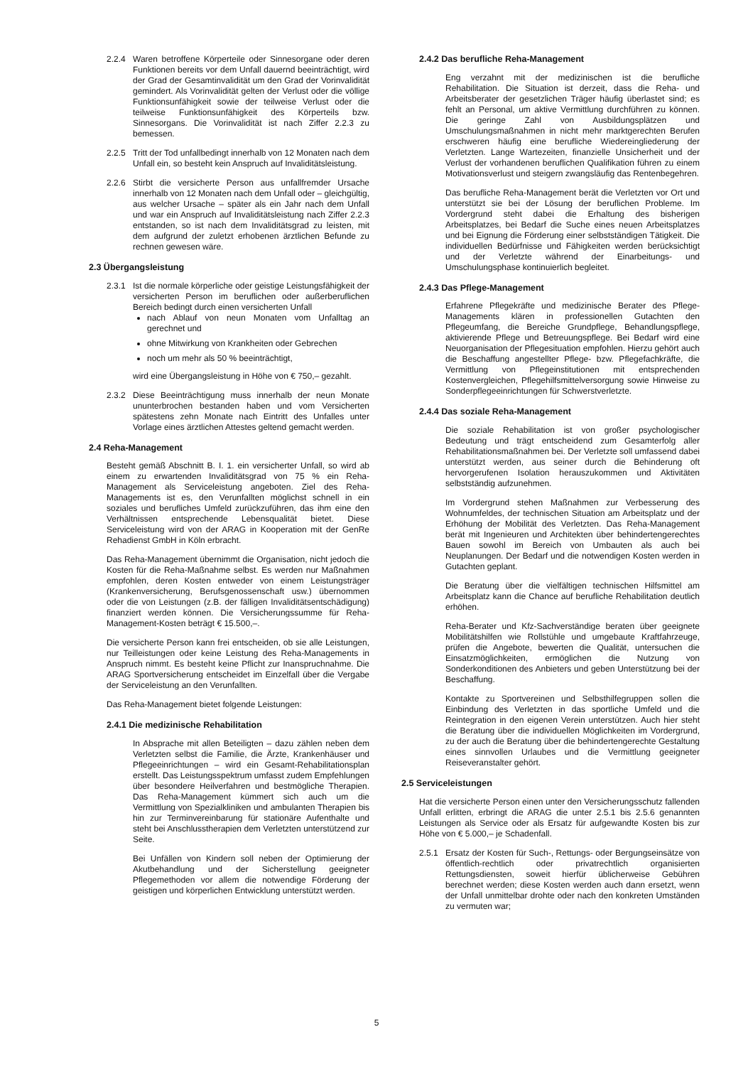2.2.4 Waren betroffene Körperteile oder Sinnesorgane oder deren Funktionen bereits vor dem Unfall dauernd beeinträchtigt, wird der Grad der Gesamtinvalidität um den Grad der Vorinvalidität gemindert. Als Vorinvalidität gelten der Verlust oder die völlige Funktionsunfähigkeit sowie der teilweise Verlust oder die teilweise Funktionsunfähigkeit des Körperteils bzw. Sinnesorgans. Die Vorinvalidität ist nach Ziffer 2.2.3 zu bemessen.
2.2.5 Tritt der Tod unfallbedingt innerhalb von 12 Monaten nach dem Unfall ein, so besteht kein Anspruch auf Invaliditätsleistung.
2.2.6 Stirbt die versicherte Person aus unfallfremder Ursache innerhalb von 12 Monaten nach dem Unfall oder – gleichgültig, aus welcher Ursache – später als ein Jahr nach dem Unfall und war ein Anspruch auf Invaliditätsleistung nach Ziffer 2.2.3 entstanden, so ist nach dem Invaliditätsgrad zu leisten, mit dem aufgrund der zuletzt erhobenen ärztlichen Befunde zu rechnen gewesen wäre.
2.3 Übergangsleistung
2.3.1 Ist die normale körperliche oder geistige Leistungsfähigkeit der versicherten Person im beruflichen oder außerberuflichen Bereich bedingt durch einen versicherten Unfall
nach Ablauf von neun Monaten vom Unfalltag an gerechnet und
ohne Mitwirkung von Krankheiten oder Gebrechen
noch um mehr als 50 % beeinträchtigt,
wird eine Übergangsleistung in Höhe von € 750,– gezahlt.
2.3.2 Diese Beeinträchtigung muss innerhalb der neun Monate ununterbrochen bestanden haben und vom Versicherten spätestens zehn Monate nach Eintritt des Unfalles unter Vorlage eines ärztlichen Attestes geltend gemacht werden.
2.4 Reha-Management
Besteht gemäß Abschnitt B. I. 1. ein versicherter Unfall, so wird ab einem zu erwartenden Invaliditätsgrad von 75 % ein Reha-Management als Serviceleistung angeboten. Ziel des Reha-Managements ist es, den Verunfallten möglichst schnell in ein soziales und berufliches Umfeld zurückzuführen, das ihm eine den Verhältnissen entsprechende Lebensqualität bietet. Diese Serviceleistung wird von der ARAG in Kooperation mit der GenRe Rehadienst GmbH in Köln erbracht.
Das Reha-Management übernimmt die Organisation, nicht jedoch die Kosten für die Reha-Maßnahme selbst. Es werden nur Maßnahmen empfohlen, deren Kosten entweder von einem Leistungsträger (Krankenversicherung, Berufsgenossenschaft usw.) übernommen oder die von Leistungen (z.B. der fälligen Invaliditätsentschädigung) finanziert werden können. Die Versicherungssumme für Reha-Management-Kosten beträgt € 15.500,–.
Die versicherte Person kann frei entscheiden, ob sie alle Leistungen, nur Teilleistungen oder keine Leistung des Reha-Managements in Anspruch nimmt. Es besteht keine Pflicht zur Inanspruchnahme. Die ARAG Sportversicherung entscheidet im Einzelfall über die Vergabe der Serviceleistung an den Verunfallten.
Das Reha-Management bietet folgende Leistungen:
2.4.1 Die medizinische Rehabilitation
In Absprache mit allen Beteiligten – dazu zählen neben dem Verletzten selbst die Familie, die Ärzte, Krankenhäuser und Pflegeeinrichtungen – wird ein Gesamt-Rehabilitationsplan erstellt. Das Leistungsspektrum umfasst zudem Empfehlungen über besondere Heilverfahren und bestmögliche Therapien. Das Reha-Management kümmert sich auch um die Vermittlung von Spezialkliniken und ambulanten Therapien bis hin zur Terminvereinbarung für stationäre Aufenthalte und steht bei Anschlusstherapien dem Verletzten unterstützend zur Seite.
Bei Unfällen von Kindern soll neben der Optimierung der Akutbehandlung und der Sicherstellung geeigneter Pflegemethoden vor allem die notwendige Förderung der geistigen und körperlichen Entwicklung unterstützt werden.
2.4.2 Das berufliche Reha-Management
Eng verzahnt mit der medizinischen ist die berufliche Rehabilitation. Die Situation ist derzeit, dass die Reha- und Arbeitsberater der gesetzlichen Träger häufig überlastet sind; es fehlt an Personal, um aktive Vermittlung durchführen zu können. Die geringe Zahl von Ausbildungsplätzen und Umschulungsmaßnahmen in nicht mehr marktgerechten Berufen erschweren häufig eine berufliche Wiedereingliederung der Verletzten. Lange Wartezeiten, finanzielle Unsicherheit und der Verlust der vorhandenen beruflichen Qualifikation führen zu einem Motivationsverlust und steigern zwangsläufig das Rentenbegehren.
Das berufliche Reha-Management berät die Verletzten vor Ort und unterstützt sie bei der Lösung der beruflichen Probleme. Im Vordergrund steht dabei die Erhaltung des bisherigen Arbeitsplatzes, bei Bedarf die Suche eines neuen Arbeitsplatzes und bei Eignung die Förderung einer selbstständigen Tätigkeit. Die individuellen Bedürfnisse und Fähigkeiten werden berücksichtigt und der Verletzte während der Einarbeitungs- und Umschulungsphase kontinuierlich begleitet.
2.4.3 Das Pflege-Management
Erfahrene Pflegekräfte und medizinische Berater des Pflege-Managements klären in professionellen Gutachten den Pflegeumfang, die Bereiche Grundpflege, Behandlungspflege, aktivierende Pflege und Betreuungspflege. Bei Bedarf wird eine Neuorganisation der Pflegesituation empfohlen. Hierzu gehört auch die Beschaffung angestellter Pflege- bzw. Pflegefachkräfte, die Vermittlung von Pflegeinstitutionen mit entsprechenden Kostenvergleichen, Pflegehilfsmittelversorgung sowie Hinweise zu Sonderpflegeeinrichtungen für Schwerstverletzte.
2.4.4 Das soziale Reha-Management
Die soziale Rehabilitation ist von großer psychologischer Bedeutung und trägt entscheidend zum Gesamterfolg aller Rehabilitationsmaßnahmen bei. Der Verletzte soll umfassend dabei unterstützt werden, aus seiner durch die Behinderung oft hervorgerufenen Isolation herauszukommen und Aktivitäten selbstständig aufzunehmen.
Im Vordergrund stehen Maßnahmen zur Verbesserung des Wohnumfeldes, der technischen Situation am Arbeitsplatz und der Erhöhung der Mobilität des Verletzten. Das Reha-Management berät mit Ingenieuren und Architekten über behindertengerechtes Bauen sowohl im Bereich von Umbauten als auch bei Neuplanungen. Der Bedarf und die notwendigen Kosten werden in Gutachten geplant.
Die Beratung über die vielfältigen technischen Hilfsmittel am Arbeitsplatz kann die Chance auf berufliche Rehabilitation deutlich erhöhen.
Reha-Berater und Kfz-Sachverständige beraten über geeignete Mobilitätshilfen wie Rollstühle und umgebaute Kraftfahrzeuge, prüfen die Angebote, bewerten die Qualität, untersuchen die Einsatzmöglichkeiten, ermöglichen die Nutzung von Sonderkonditionen des Anbieters und geben Unterstützung bei der Beschaffung.
Kontakte zu Sportvereinen und Selbsthilfegruppen sollen die Einbindung des Verletzten in das sportliche Umfeld und die Reintegration in den eigenen Verein unterstützen. Auch hier steht die Beratung über die individuellen Möglichkeiten im Vordergrund, zu der auch die Beratung über die behindertengerechte Gestaltung eines sinnvollen Urlaubes und die Vermittlung geeigneter Reiseveranstalter gehört.
2.5 Serviceleistungen
Hat die versicherte Person einen unter den Versicherungsschutz fallenden Unfall erlitten, erbringt die ARAG die unter 2.5.1 bis 2.5.6 genannten Leistungen als Service oder als Ersatz für aufgewandte Kosten bis zur Höhe von € 5.000,– je Schadenfall.
2.5.1 Ersatz der Kosten für Such-, Rettungs- oder Bergungseinsätze von öffentlich-rechtlich oder privatrechtlich organisierten Rettungsdiensten, soweit hierfür üblicherweise Gebühren berechnet werden; diese Kosten werden auch dann ersetzt, wenn der Unfall unmittelbar drohte oder nach den konkreten Umständen zu vermuten war;
5